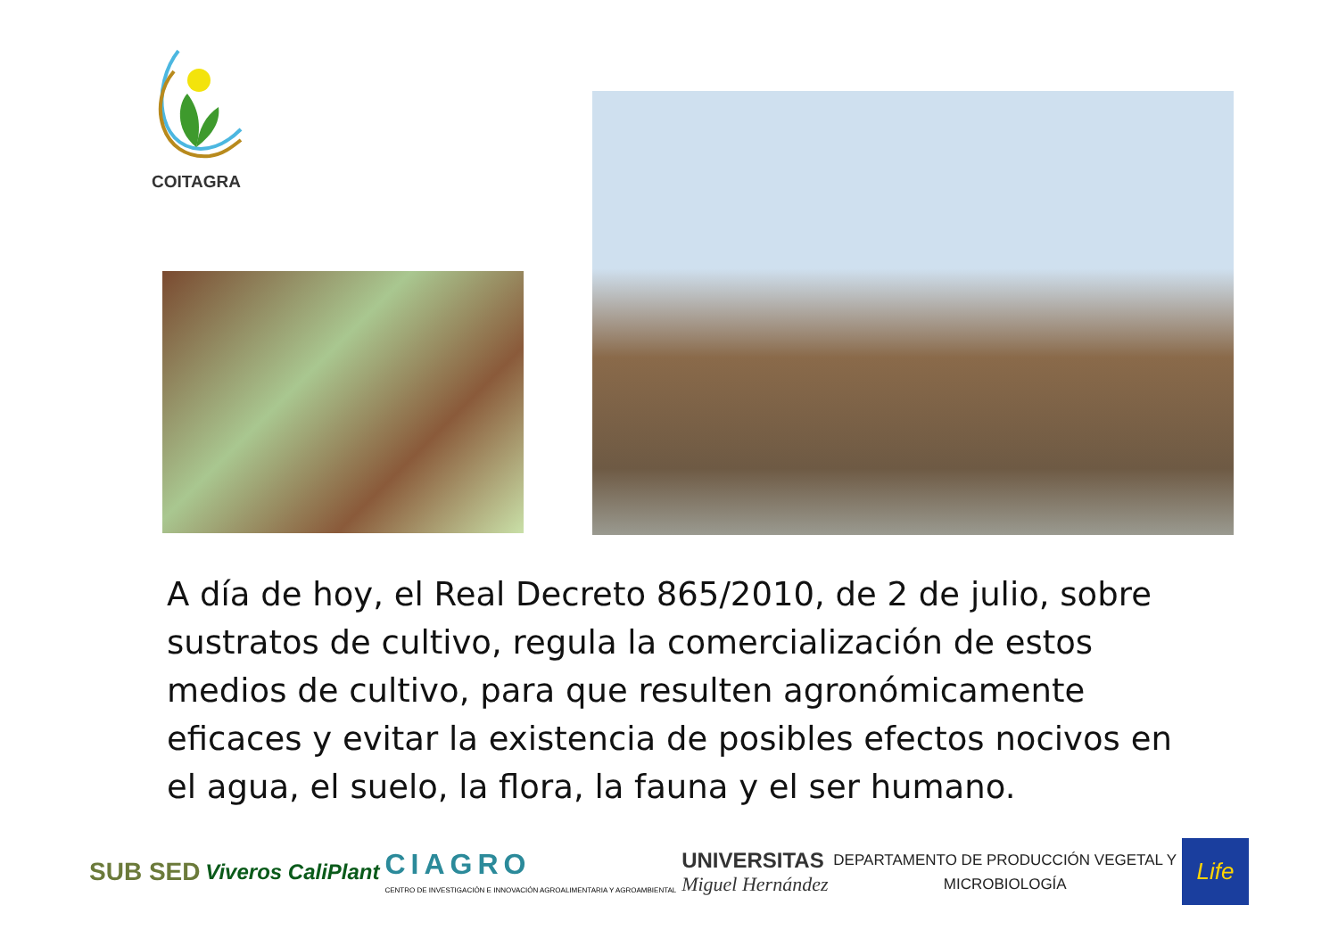COITAGRA
A día de hoy, el Real Decreto 865/2010, de 2 de julio, sobre sustratos de cultivo, regula la comercialización de estos medios de cultivo, para que resulten agronómicamente eficaces y evitar la existencia de posibles efectos nocivos en el agua, el suelo, la flora, la fauna y el ser humano.
SUB SED
Viveros CaliPlant
CIAGRO
CENTRO DE INVESTIGACIÓN E INNOVACIÓN AGROALIMENTARIA Y AGROAMBIENTAL
UNIVERSITAS
Miguel Hernández
DEPARTAMENTO DE PRODUCCIÓN VEGETAL Y
MICROBIOLOGÍA
Life